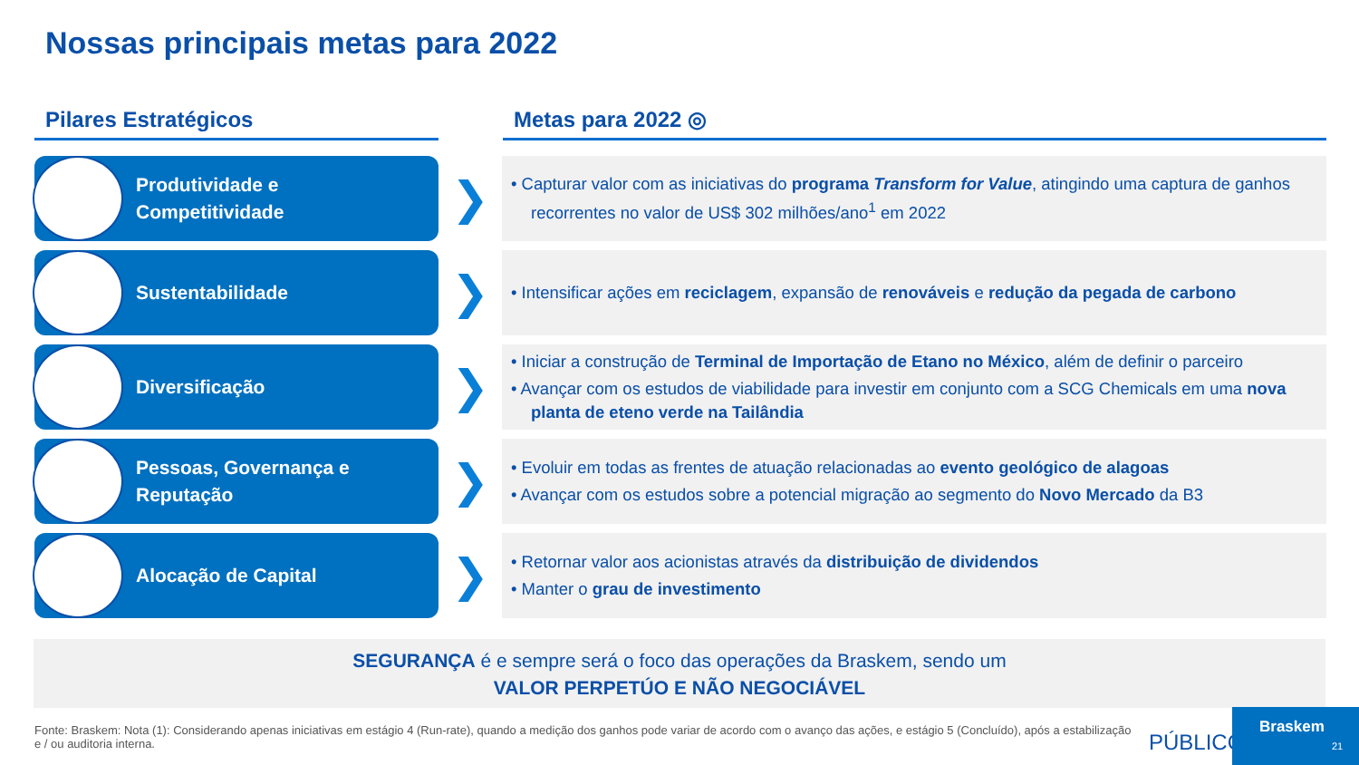Nossas principais metas para 2022
Pilares Estratégicos Metas para 2022 ◎
Produtividade e
Competitividade
❯
• Capturar valor com as iniciativas do programa Transform for Value, atingindo uma captura de ganhos recorrentes no valor de US$ 302 milhões/ano<sup>1</sup> em 2022
Sustentabilidade
❯
• Intensificar ações em reciclagem, expansão de renováveis e redução da pegada de carbono
Diversificação
❯
• Iniciar a construção de Terminal de Importação de Etano no México, além de definir o parceiro
• Avançar com os estudos de viabilidade para investir em conjunto com a SCG Chemicals em uma nova planta de eteno verde na Tailândia
Pessoas, Governança e
Reputação
❯
• Evoluir em todas as frentes de atuação relacionadas ao evento geológico de alagoas
• Avançar com os estudos sobre a potencial migração ao segmento do Novo Mercado da B3
Alocação de Capital
❯
• Retornar valor aos acionistas através da distribuição de dividendos
• Manter o grau de investimento
SEGURANÇA é e sempre será o foco das operações da Braskem, sendo um
VALOR PERPETÚO E NÃO NEGOCIÁVEL
Fonte: Braskem: Nota (1): Considerando apenas iniciativas em estágio 4 (Run-rate), quando a medição dos ganhos pode variar de acordo com o avanço das ações, e estágio 5 (Concluído), após a estabilização e / ou auditoria interna.
PÚBLICO
Braskem
21